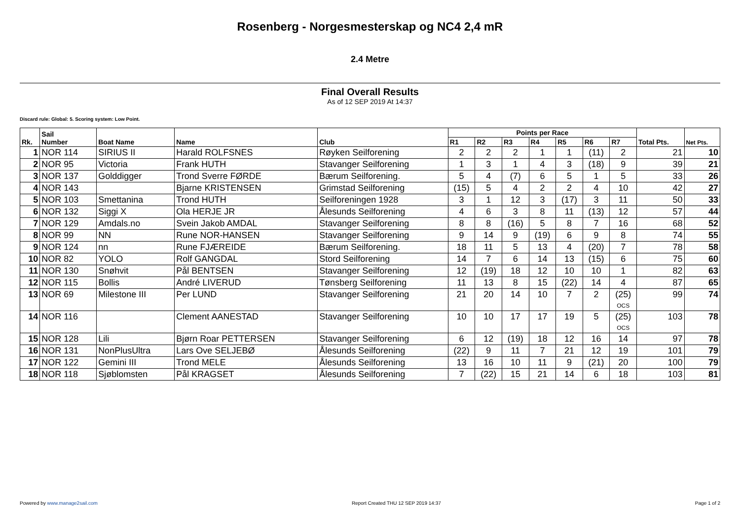Rosenberg - Norgesmesterskap og NC4 2,4 mR
2.4 Metre
Final Overall Results
As of 12 SEP 2019 At 14:37
Discard rule: Global: 5. Scoring system: Low Point.
| Rk. | Sail Number | Boat Name | Name | Club | Points per Race | | | | | | | Total Pts. | Net Pts. |
| --- | --- | --- | --- | --- | --- | --- | --- | --- | --- | --- | --- | --- | --- |
| | | | | | R1 | R2 | R3 | R4 | R5 | R6 | R7 | | |
| 1 | NOR 114 | SIRIUS II | Harald ROLFSNES | Røyken Seilforening | 2 | 2 | 2 | 1 | 1 | (11) | 2 | 21 | 10 |
| 2 | NOR 95 | Victoria | Frank HUTH | Stavanger Seilforening | 1 | 3 | 1 | 4 | 3 | (18) | 9 | 39 | 21 |
| 3 | NOR 137 | Golddigger | Trond Sverre FØRDE | Bærum Seilforening. | 5 | 4 | (7) | 6 | 5 | 1 | 5 | 33 | 26 |
| 4 | NOR 143 | | Bjarne KRISTENSEN | Grimstad Seilforening | (15) | 5 | 4 | 2 | 2 | 4 | 10 | 42 | 27 |
| 5 | NOR 103 | Smettanina | Trond HUTH | Seilforeningen 1928 | 3 | 1 | 12 | 3 | (17) | 3 | 11 | 50 | 33 |
| 6 | NOR 132 | Siggi X | Ola HERJE JR | Ålesunds Seilforening | 4 | 6 | 3 | 8 | 11 | (13) | 12 | 57 | 44 |
| 7 | NOR 129 | Amdals.no | Svein Jakob AMDAL | Stavanger Seilforening | 8 | 8 | (16) | 5 | 8 | 7 | 16 | 68 | 52 |
| 8 | NOR 99 | NN | Rune NOR-HANSEN | Stavanger Seilforening | 9 | 14 | 9 | (19) | 6 | 9 | 8 | 74 | 55 |
| 9 | NOR 124 | nn | Rune FJÆREIDE | Bærum Seilforening. | 18 | 11 | 5 | 13 | 4 | (20) | 7 | 78 | 58 |
| 10 | NOR 82 | YOLO | Rolf GANGDAL | Stord Seilforening | 14 | 7 | 6 | 14 | 13 | (15) | 6 | 75 | 60 |
| 11 | NOR 130 | Snøhvit | Pål BENTSEN | Stavanger Seilforening | 12 | (19) | 18 | 12 | 10 | 10 | 1 | 82 | 63 |
| 12 | NOR 115 | Bollis | André LIVERUD | Tønsberg Seilforening | 11 | 13 | 8 | 15 | (22) | 14 | 4 | 87 | 65 |
| 13 | NOR 69 | Milestone III | Per LUND | Stavanger Seilforening | 21 | 20 | 14 | 10 | 7 | 2 | (25) OCS | 99 | 74 |
| 14 | NOR 116 | | Clement AANESTAD | Stavanger Seilforening | 10 | 10 | 17 | 17 | 19 | 5 | (25) OCS | 103 | 78 |
| 15 | NOR 128 | Lili | Bjørn Roar PETTERSEN | Stavanger Seilforening | 6 | 12 | (19) | 18 | 12 | 16 | 14 | 97 | 78 |
| 16 | NOR 131 | NonPlusUltra | Lars Ove SELJEBØ | Ålesunds Seilforening | (22) | 9 | 11 | 7 | 21 | 12 | 19 | 101 | 79 |
| 17 | NOR 122 | Gemini III | Trond MELE | Ålesunds Seilforening | 13 | 16 | 10 | 11 | 9 | (21) | 20 | 100 | 79 |
| 18 | NOR 118 | Sjøblomsten | Pål KRAGSET | Ålesunds Seilforening | 7 | (22) | 15 | 21 | 14 | 6 | 18 | 103 | 81 |
Powered by www.manage2sail.com Report Created THU 12 SEP 2019 14:37 Page 1 of 2